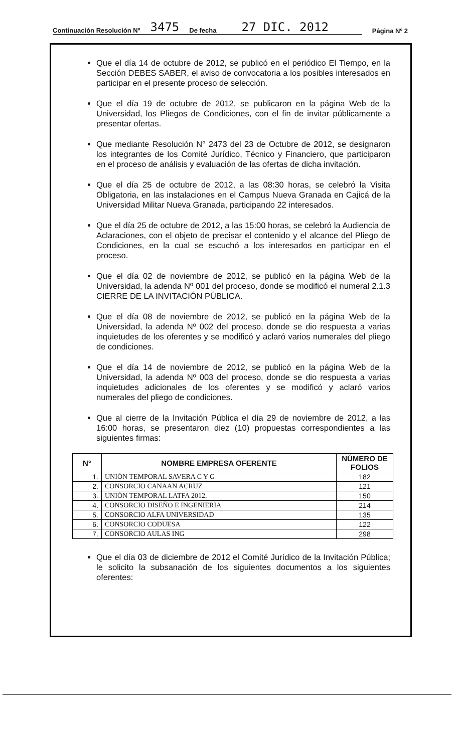Continuación Resolución Nº 3475 De fecha 27 DIC. 2012
Página Nº 2
Que el día 14 de octubre de 2012, se publicó en el periódico El Tiempo, en la Sección DEBES SABER, el aviso de convocatoria a los posibles interesados en participar en el presente proceso de selección.
Que el día 19 de octubre de 2012, se publicaron en la página Web de la Universidad, los Pliegos de Condiciones, con el fin de invitar públicamente a presentar ofertas.
Que mediante Resolución N° 2473 del 23 de Octubre de 2012, se designaron los integrantes de los Comité Jurídico, Técnico y Financiero, que participaron en el proceso de análisis y evaluación de las ofertas de dicha invitación.
Que el día 25 de octubre de 2012, a las 08:30 horas, se celebró la Visita Obligatoria, en las instalaciones en el Campus Nueva Granada en Cajicá de la Universidad Militar Nueva Granada, participando 22 interesados.
Que el día 25 de octubre de 2012, a las 15:00 horas, se celebró la Audiencia de Aclaraciones, con el objeto de precisar el contenido y el alcance del Pliego de Condiciones, en la cual se escuchó a los interesados en participar en el proceso.
Que el día 02 de noviembre de 2012, se publicó en la página Web de la Universidad, la adenda Nº 001 del proceso, donde se modificó el numeral 2.1.3 CIERRE DE LA INVITACIÓN PÚBLICA.
Que el día 08 de noviembre de 2012, se publicó en la página Web de la Universidad, la adenda Nº 002 del proceso, donde se dio respuesta a varias inquietudes de los oferentes y se modificó y aclaró varios numerales del pliego de condiciones.
Que el día 14 de noviembre de 2012, se publicó en la página Web de la Universidad, la adenda Nº 003 del proceso, donde se dio respuesta a varias inquietudes adicionales de los oferentes y se modificó y aclaró varios numerales del pliego de condiciones.
Que al cierre de la Invitación Pública el día 29 de noviembre de 2012, a las 16:00 horas, se presentaron diez (10) propuestas correspondientes a las siguientes firmas:
| N° | NOMBRE EMPRESA OFERENTE | NÚMERO DE FOLIOS |
| --- | --- | --- |
| 1. | UNIÓN TEMPORAL SAVERA C Y G | 182 |
| 2. | CONSORCIO CANAAN ACRUZ | 121 |
| 3. | UNIÓN TEMPORAL LATFA 2012. | 150 |
| 4. | CONSORCIO DISEÑO E INGENIERIA | 214 |
| 5. | CONSORCIO ALFA UNIVERSIDAD | 135 |
| 6. | CONSORCIO CODUESA | 122 |
| 7. | CONSORCIO AULAS ING | 298 |
Que el día 03 de diciembre de 2012 el Comité Jurídico de la Invitación Pública; le solicito la subsanación de los siguientes documentos a los siguientes oferentes: